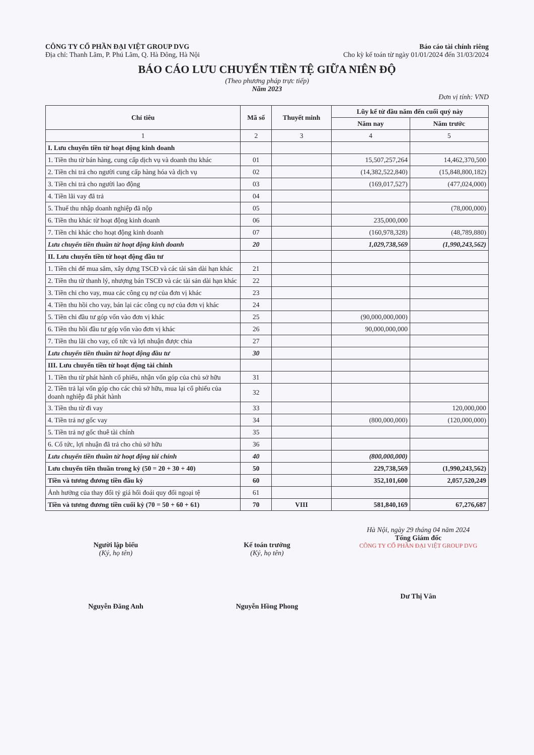CÔNG TY CỔ PHẦN ĐẠI VIỆT GROUP DVG
Địa chỉ: Thanh Lãm, P. Phú Lãm, Q. Hà Đông, Hà Nội
Báo cáo tài chính riêng
Cho kỳ kế toán từ ngày 01/01/2024 đến 31/03/2024
BÁO CÁO LƯU CHUYỂN TIỀN TỆ GIỮA NIÊN ĐỘ
(Theo phương pháp trực tiếp)
Năm 2023
Đơn vị tính: VND
| Chỉ tiêu | Mã số | Thuyết minh | Lũy kế từ đầu năm đến cuối quý này | |
| --- | --- | --- | --- | --- |
| | | | Năm nay | Năm trước |
| 1 | 2 | 3 | 4 | 5 |
| I. Lưu chuyển tiền từ hoạt động kinh doanh | | | | |
| 1. Tiền thu từ bán hàng, cung cấp dịch vụ và doanh thu khác | 01 | | 15,507,257,264 | 14,462,370,500 |
| 2. Tiền chi trả cho người cung cấp hàng hóa và dịch vụ | 02 | | (14,382,522,840) | (15,848,800,182) |
| 3. Tiền chi trả cho người lao động | 03 | | (169,017,527) | (477,024,000) |
| 4. Tiền lãi vay đã trả | 04 | | | |
| 5. Thuế thu nhập doanh nghiệp đã nộp | 05 | | | (78,000,000) |
| 6. Tiền thu khác từ hoạt động kinh doanh | 06 | | 235,000,000 | |
| 7. Tiền chi khác cho hoạt động kinh doanh | 07 | | (160,978,328) | (48,789,880) |
| Lưu chuyển tiền thuần từ hoạt động kinh doanh | 20 | | 1,029,738,569 | (1,990,243,562) |
| II. Lưu chuyển tiền từ hoạt động đầu tư | | | | |
| 1. Tiền chi để mua sắm, xây dựng TSCĐ và các tài sản dài hạn khác | 21 | | | |
| 2. Tiền thu từ thanh lý, nhượng bán TSCĐ và các tài sản dài hạn khác | 22 | | | |
| 3. Tiền chi cho vay, mua các công cụ nợ của đơn vị khác | 23 | | | |
| 4. Tiền thu hồi cho vay, bán lại các công cụ nợ của đơn vị khác | 24 | | | |
| 5. Tiền chi đầu tư góp vốn vào đơn vị khác | 25 | | (90,000,000,000) | |
| 6. Tiền thu hồi đầu tư góp vốn vào đơn vị khác | 26 | | 90,000,000,000 | |
| 7. Tiền thu lãi cho vay, cổ tức và lợi nhuận được chia | 27 | | | |
| Lưu chuyển tiền thuần từ hoạt động đầu tư | 30 | | | |
| III. Lưu chuyển tiền từ hoạt động tài chính | | | | |
| 1. Tiền thu từ phát hành cổ phiếu, nhận vốn góp của chủ sở hữu | 31 | | | |
| 2. Tiền trả lại vốn góp cho các chủ sở hữu, mua lại cổ phiếu của doanh nghiệp đã phát hành | 32 | | | |
| 3. Tiền thu từ đi vay | 33 | | | 120,000,000 |
| 4. Tiền trả nợ gốc vay | 34 | | (800,000,000) | (120,000,000) |
| 5. Tiền trả nợ gốc thuê tài chính | 35 | | | |
| 6. Cổ tức, lợi nhuận đã trả cho chủ sở hữu | 36 | | | |
| Lưu chuyển tiền thuần từ hoạt động tài chính | 40 | | (800,000,000) | |
| Lưu chuyển tiền thuần trong kỳ (50 = 20 + 30 + 40) | 50 | | 229,738,569 | (1,990,243,562) |
| Tiền và tương đương tiền đầu kỳ | 60 | | 352,101,600 | 2,057,520,249 |
| Ảnh hưởng của thay đổi tỷ giá hối đoái quy đổi ngoại tệ | 61 | | | |
| Tiền và tương đương tiền cuối kỳ (70 = 50 + 60 + 61) | 70 | VIII | 581,840,169 | 67,276,687 |
Người lập biểu
(Ký, họ tên)
Nguyễn Đăng Anh
Kế toán trưởng
(Ký, họ tên)
Nguyễn Hồng Phong
Hà Nội, ngày 29 tháng 04 năm 2024
Tổng Giám đốc
CÔNG TY CỔ PHẦN ĐẠI VIỆT GROUP DVG
Dư Thị Vân